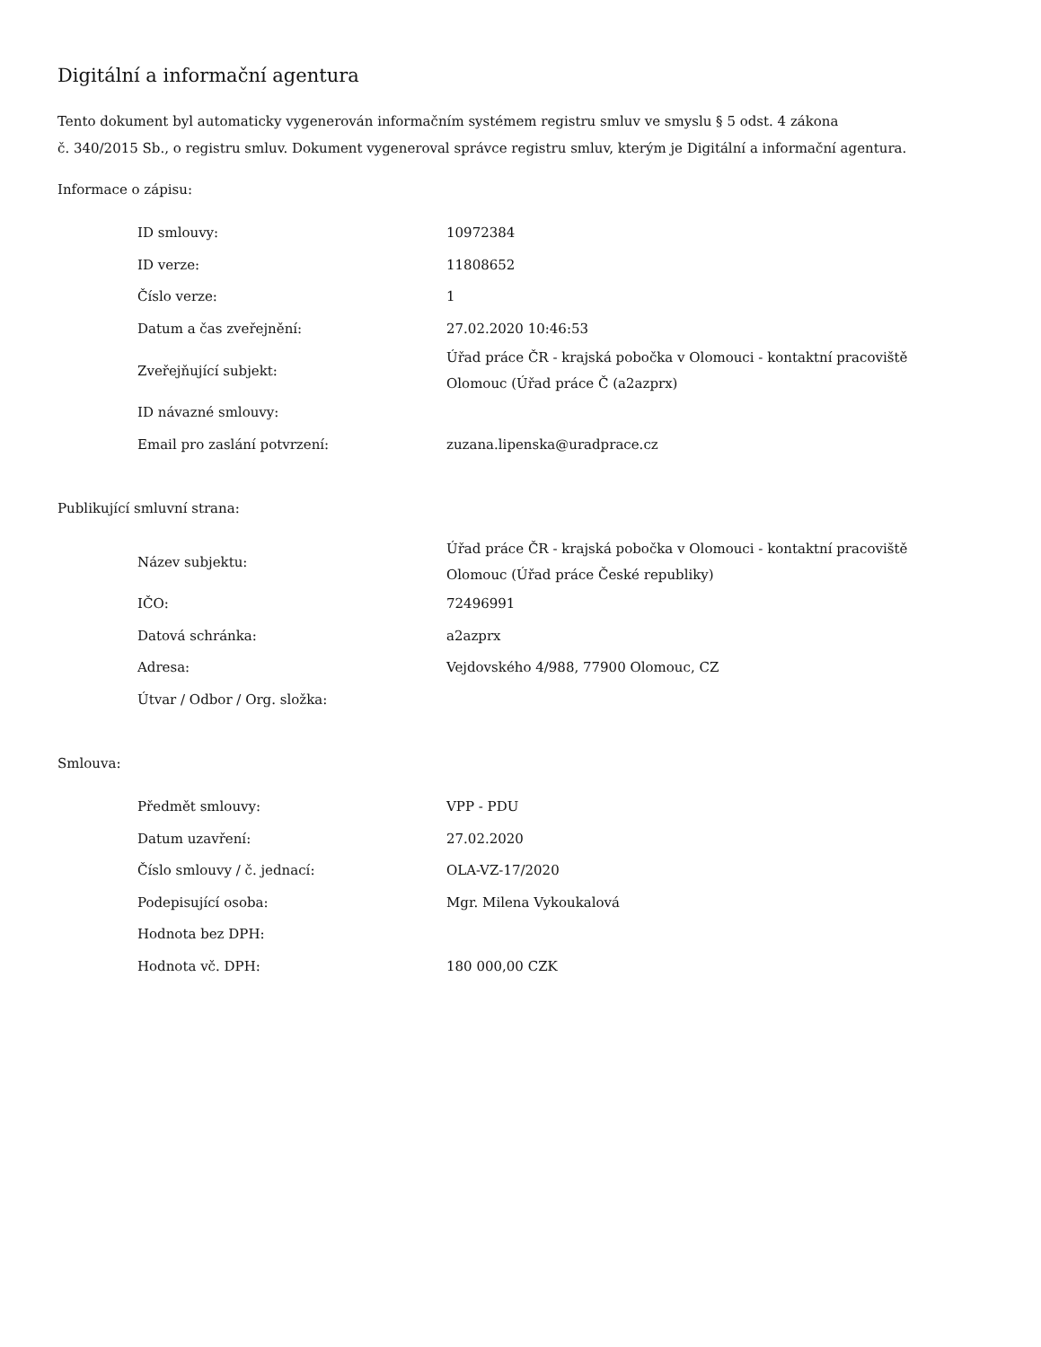Digitální a informační agentura
Tento dokument byl automaticky vygenerován informačním systémem registru smluv ve smyslu § 5 odst. 4 zákona
č. 340/2015 Sb., o registru smluv. Dokument vygeneroval správce registru smluv, kterým je Digitální a informační agentura.
Informace o zápisu:
| ID smlouvy: | 10972384 |
| ID verze: | 11808652 |
| Číslo verze: | 1 |
| Datum a čas zveřejnění: | 27.02.2020 10:46:53 |
| Zveřejňující subjekt: | Úřad práce ČR - krajská pobočka v Olomouci - kontaktní pracoviště Olomouc (Úřad práce Č (a2azprx) |
| ID návazné smlouvy: | |
| Email pro zaslání potvrzení: | zuzana.lipenska@uradprace.cz |
Publikující smluvní strana:
| Název subjektu: | Úřad práce ČR - krajská pobočka v Olomouci - kontaktní pracoviště Olomouc (Úřad práce České republiky) |
| IČO: | 72496991 |
| Datová schránka: | a2azprx |
| Adresa: | Vejdovského 4/988, 77900 Olomouc, CZ |
| Útvar / Odbor / Org. složka: | |
Smlouva:
| Předmět smlouvy: | VPP - PDU |
| Datum uzavření: | 27.02.2020 |
| Číslo smlouvy / č. jednací: | OLA-VZ-17/2020 |
| Podepisující osoba: | Mgr. Milena Vykoukalová |
| Hodnota bez DPH: | |
| Hodnota vč. DPH: | 180 000,00 CZK |